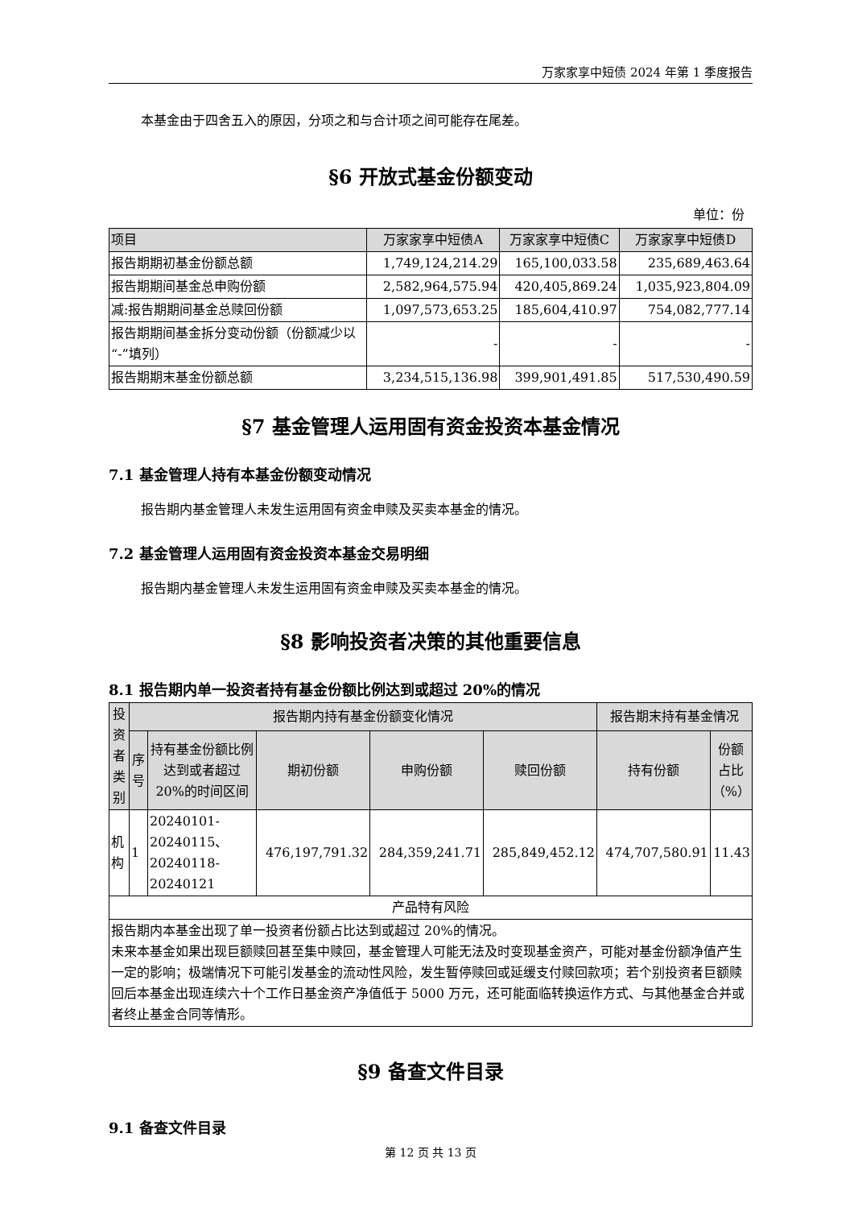万家家享中短债 2024 年第 1 季度报告
本基金由于四舍五入的原因，分项之和与合计项之间可能存在尾差。
§6 开放式基金份额变动
单位：份
| 项目 | 万家家享中短债A | 万家家享中短债C | 万家家享中短债D |
| --- | --- | --- | --- |
| 报告期期初基金份额总额 | 1,749,124,214.29 | 165,100,033.58 | 235,689,463.64 |
| 报告期期间基金总申购份额 | 2,582,964,575.94 | 420,405,869.24 | 1,035,923,804.09 |
| 减:报告期期间基金总赎回份额 | 1,097,573,653.25 | 185,604,410.97 | 754,082,777.14 |
| 报告期期间基金拆分变动份额（份额减少以“-”填列） | - | - | - |
| 报告期期末基金份额总额 | 3,234,515,136.98 | 399,901,491.85 | 517,530,490.59 |
§7 基金管理人运用固有资金投资本基金情况
7.1 基金管理人持有本基金份额变动情况
报告期内基金管理人未发生运用固有资金申赎及买卖本基金的情况。
7.2 基金管理人运用固有资金投资本基金交易明细
报告期内基金管理人未发生运用固有资金申赎及买卖本基金的情况。
§8 影响投资者决策的其他重要信息
8.1 报告期内单一投资者持有基金份额比例达到或超过 20%的情况
| 投资者类别 | 报告期内持有基金份额变化情况 | | | | | 报告期末持有基金情况 | |
| --- | --- | --- | --- | --- | --- | --- | --- |
| | 序号 | 持有基金份额比例达到或者超过 20%的时间区间 | 期初份额 | 申购份额 | 赎回份额 | 持有份额 | 份额占比（%） |
| 机构 | 1 | 20240101-20240115、20240118-20240121 | 476,197,791.32 | 284,359,241.71 | 285,849,452.12 | 474,707,580.91 | 11.43 |
| 产品特有风险 | | | | | | | |
| 报告期内本基金出现了单一投资者份额占比达到或超过 20%的情况。 未来本基金如果出现巨额赎回甚至集中赎回，基金管理人可能无法及时变现基金资产，可能对基金份额净值产生一定的影响；极端情况下可能引发基金的流动性风险，发生暂停赎回或延缓支付赎回款项；若个别投资者巨额赎回后本基金出现连续六十个工作日基金资产净值低于 5000 万元，还可能面临转换运作方式、与其他基金合并或者终止基金合同等情形。 | | | | | | | |
§9 备查文件目录
9.1 备查文件目录
第 12 页 共 13 页